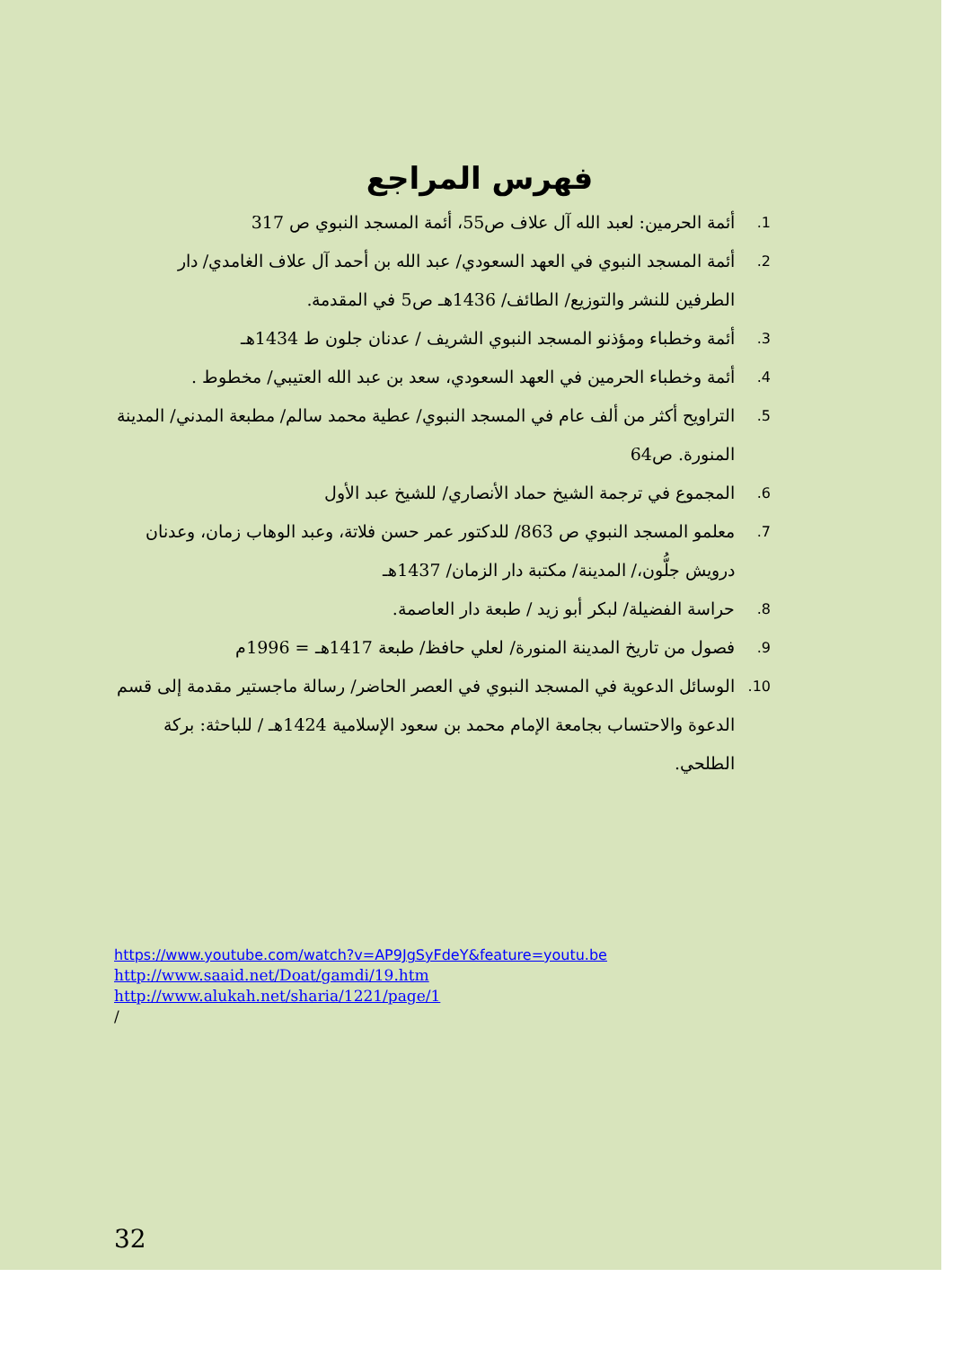فهرس المراجع
1. أئمة الحرمين: لعبد الله آل علاف ص55، أئمة المسجد النبوي ص 317
2. أئمة المسجد النبوي في العهد السعودي/ عبد الله بن أحمد آل علاف الغامدي/ دار الطرفين للنشر والتوزيع/ الطائف/ 1436هـ ص5 في المقدمة.
3. أئمة وخطباء ومؤذنو المسجد النبوي الشريف / عدنان جلون ط 1434هـ
4. أئمة وخطباء الحرمين في العهد السعودي، سعد بن عبد الله العتيبي/ مخطوط .
5. التراويح أكثر من ألف عام في المسجد النبوي/ عطية محمد سالم/ مطبعة المدني/ المدينة المنورة. ص64
6. المجموع في ترجمة الشيخ حماد الأنصاري/ للشيخ عبد الأول
7. معلمو المسجد النبوي ص 863/ للدكتور عمر حسن فلاتة، وعبد الوهاب زمان، وعدنان درويش جلُّون،/ المدينة/ مكتبة دار الزمان/ 1437هـ
8. حراسة الفضيلة/ لبكر أبو زيد / طبعة دار العاصمة.
9. فصول من تاريخ المدينة المنورة/ لعلي حافظ/ طبعة 1417هـ = 1996م
10. الوسائل الدعوية في المسجد النبوي في العصر الحاضر/ رسالة ماجستير مقدمة إلى قسم الدعوة والاحتساب بجامعة الإمام محمد بن سعود الإسلامية 1424هـ / للباحثة: بركة الطلحي.
https://www.youtube.com/watch?v=AP9JgSyFdeY&feature=youtu.be
http://www.saaid.net/Doat/gamdi/19.htm
http://www.alukah.net/sharia/1221/page/1
/
32